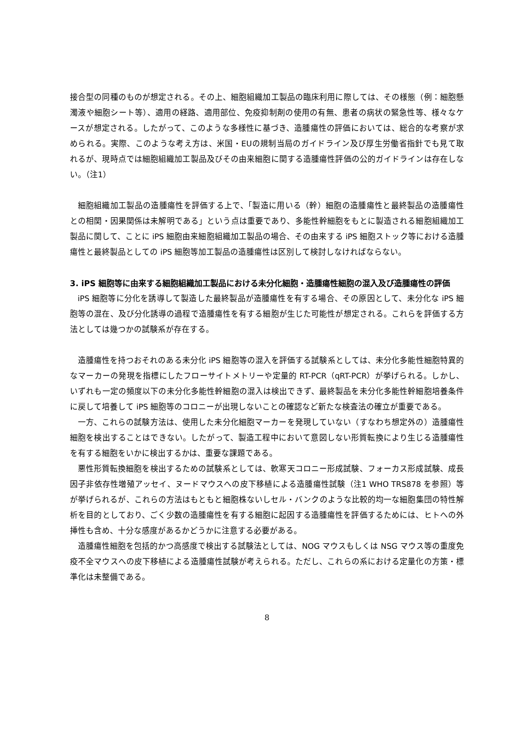接合型の同種のものが想定される。その上、細胞組織加工製品の臨床利用に際しては、その様態（例：細胞懸濁液や細胞シート等）、適用の経路、適用部位、免疫抑制剤の使用の有無、患者の病状の緊急性等、様々なケースが想定される。したがって、このような多様性に基づき、造腫瘍性の評価においては、総合的な考察が求められる。実際、このような考え方は、米国・EUの規制当局のガイドライン及び厚生労働省指針でも見て取れるが、現時点では細胞組織加工製品及びその由来細胞に関する造腫瘍性評価の公的ガイドラインは存在しない。（注1）
細胞組織加工製品の造腫瘍性を評価する上で、「製造に用いる（幹）細胞の造腫瘍性と最終製品の造腫瘍性との相関・因果関係は未解明である」という点は重要であり、多能性幹細胞をもとに製造される細胞組織加工製品に関して、ことに iPS 細胞由来細胞組織加工製品の場合、その由来する iPS 細胞ストック等における造腫瘍性と最終製品としての iPS 細胞等加工製品の造腫瘍性は区別して検討しなければならない。
3. iPS 細胞等に由来する細胞組織加工製品における未分化細胞・造腫瘍性細胞の混入及び造腫瘍性の評価
iPS 細胞等に分化を誘導して製造した最終製品が造腫瘍性を有する場合、その原因として、未分化な iPS 細胞等の混在、及び分化誘導の過程で造腫瘍性を有する細胞が生じた可能性が想定される。これらを評価する方法としては幾つかの試験系が存在する。
造腫瘍性を持つおそれのある未分化 iPS 細胞等の混入を評価する試験系としては、未分化多能性細胞特異的なマーカーの発現を指標にしたフローサイトメトリーや定量的 RT-PCR（qRT-PCR）が挙げられる。しかし、いずれも一定の頻度以下の未分化多能性幹細胞の混入は検出できず、最終製品を未分化多能性幹細胞培養条件に戻して培養して iPS 細胞等のコロニーが出現しないことの確認など新たな検査法の確立が重要である。
一方、これらの試験方法は、使用した未分化細胞マーカーを発現していない（すなわち想定外の）造腫瘍性細胞を検出することはできない。したがって、製造工程中において意図しない形質転換により生じる造腫瘍性を有する細胞をいかに検出するかは、重要な課題である。
悪性形質転換細胞を検出するための試験系としては、軟寒天コロニー形成試験、フォーカス形成試験、成長因子非依存性増殖アッセイ、ヌードマウスへの皮下移植による造腫瘍性試験（注1 WHO TRS878 を参照）等が挙げられるが、これらの方法はもともと細胞株ないしセル・バンクのような比較的均一な細胞集団の特性解析を目的としており、ごく少数の造腫瘍性を有する細胞に起因する造腫瘍性を評価するためには、ヒトへの外挿性も含め、十分な感度があるかどうかに注意する必要がある。
造腫瘍性細胞を包括的かつ高感度で検出する試験法としては、NOG マウスもしくは NSG マウス等の重度免疫不全マウスへの皮下移植による造腫瘍性試験が考えられる。ただし、これらの系における定量化の方策・標準化は未整備である。
8